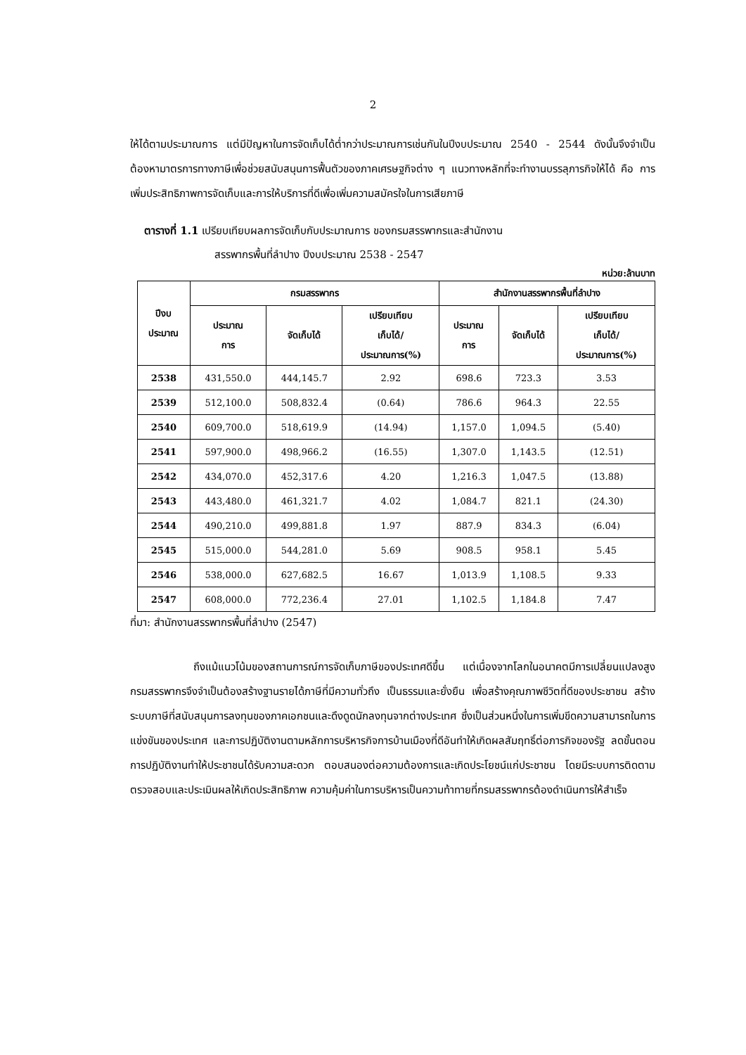2
ให้ได้ตามประมาณการ แต่มีปัญหาในการจัดเก็บได้ต่ำกว่าประมาณการเช่นกันในปีงบประมาณ 2540 - 2544 ดังนั้นจึงจำเป็นต้องหามาตรการทางภาษีเพื่อช่วยสนับสนุนการฟื้นตัวของภาคเศรษฐกิจต่าง ๆ แนวทางหลักที่จะทำงานบรรลุภารกิจให้ได้ คือ การเพิ่มประสิทธิภาพการจัดเก็บและการให้บริการที่ดีเพื่อเพิ่มความสมัครใจในการเสียภาษี
ตารางที่ 1.1 เปรียบเทียบผลการจัดเก็บกับประมาณการ ของกรมสรรพากรและสำนักงาน
สรรพากรพื้นที่ลำปาง ปีงบประมาณ 2538 - 2547
หน่วย:ล้านบาท
| ปีงบ ประมาณ | กรมสรรพากร | | | สำนักงานสรรพากรพื้นที่ลำปาง | | |
| --- | --- | --- | --- | --- | --- | --- |
| | ประมาณ การ | จัดเก็บได้ | เปรียบเทียบ เก็บได้/ ประมาณการ(%) | ประมาณ การ | จัดเก็บได้ | เปรียบเทียบ เก็บได้/ ประมาณการ(%) |
| 2538 | 431,550.0 | 444,145.7 | 2.92 | 698.6 | 723.3 | 3.53 |
| 2539 | 512,100.0 | 508,832.4 | (0.64) | 786.6 | 964.3 | 22.55 |
| 2540 | 609,700.0 | 518,619.9 | (14.94) | 1,157.0 | 1,094.5 | (5.40) |
| 2541 | 597,900.0 | 498,966.2 | (16.55) | 1,307.0 | 1,143.5 | (12.51) |
| 2542 | 434,070.0 | 452,317.6 | 4.20 | 1,216.3 | 1,047.5 | (13.88) |
| 2543 | 443,480.0 | 461,321.7 | 4.02 | 1,084.7 | 821.1 | (24.30) |
| 2544 | 490,210.0 | 499,881.8 | 1.97 | 887.9 | 834.3 | (6.04) |
| 2545 | 515,000.0 | 544,281.0 | 5.69 | 908.5 | 958.1 | 5.45 |
| 2546 | 538,000.0 | 627,682.5 | 16.67 | 1,013.9 | 1,108.5 | 9.33 |
| 2547 | 608,000.0 | 772,236.4 | 27.01 | 1,102.5 | 1,184.8 | 7.47 |
ที่มา: สำนักงานสรรพากรพื้นที่ลำปาง (2547)
ถึงแม้แนวโน้มของสถานการณ์การจัดเก็บภาษีของประเทศดีขึ้น แต่เนื่องจากโลกในอนาคตมีการเปลี่ยนแปลงสูง กรมสรรพากรจึงจำเป็นต้องสร้างฐานรายได้ภาษีที่มีความทั่วถึง เป็นธรรมและยั่งยืน เพื่อสร้างคุณภาพชีวิตที่ดีของประชาชน สร้างระบบภาษีที่สนับสนุนการลงทุนของภาคเอกชนและดึงดูดนักลงทุนจากต่างประเทศ ซึ่งเป็นส่วนหนึ่งในการเพิ่มขีดความสามารถในการแข่งขันของประเทศ และการปฏิบัติงานตามหลักการบริหารกิจการบ้านเมืองที่ดีอันทำให้เกิดผลสัมฤทธิ์ต่อภารกิจของรัฐ ลดขั้นตอนการปฏิบัติงานทำให้ประชาชนได้รับความสะดวก ตอบสนองต่อความต้องการและเกิดประโยชน์แก่ประชาชน โดยมีระบบการติดตามตรวจสอบและประเมินผลให้เกิดประสิทธิภาพ ความคุ้มค่าในการบริหารเป็นความท้าทายที่กรมสรรพากรต้องดำเนินการให้สำเร็จ